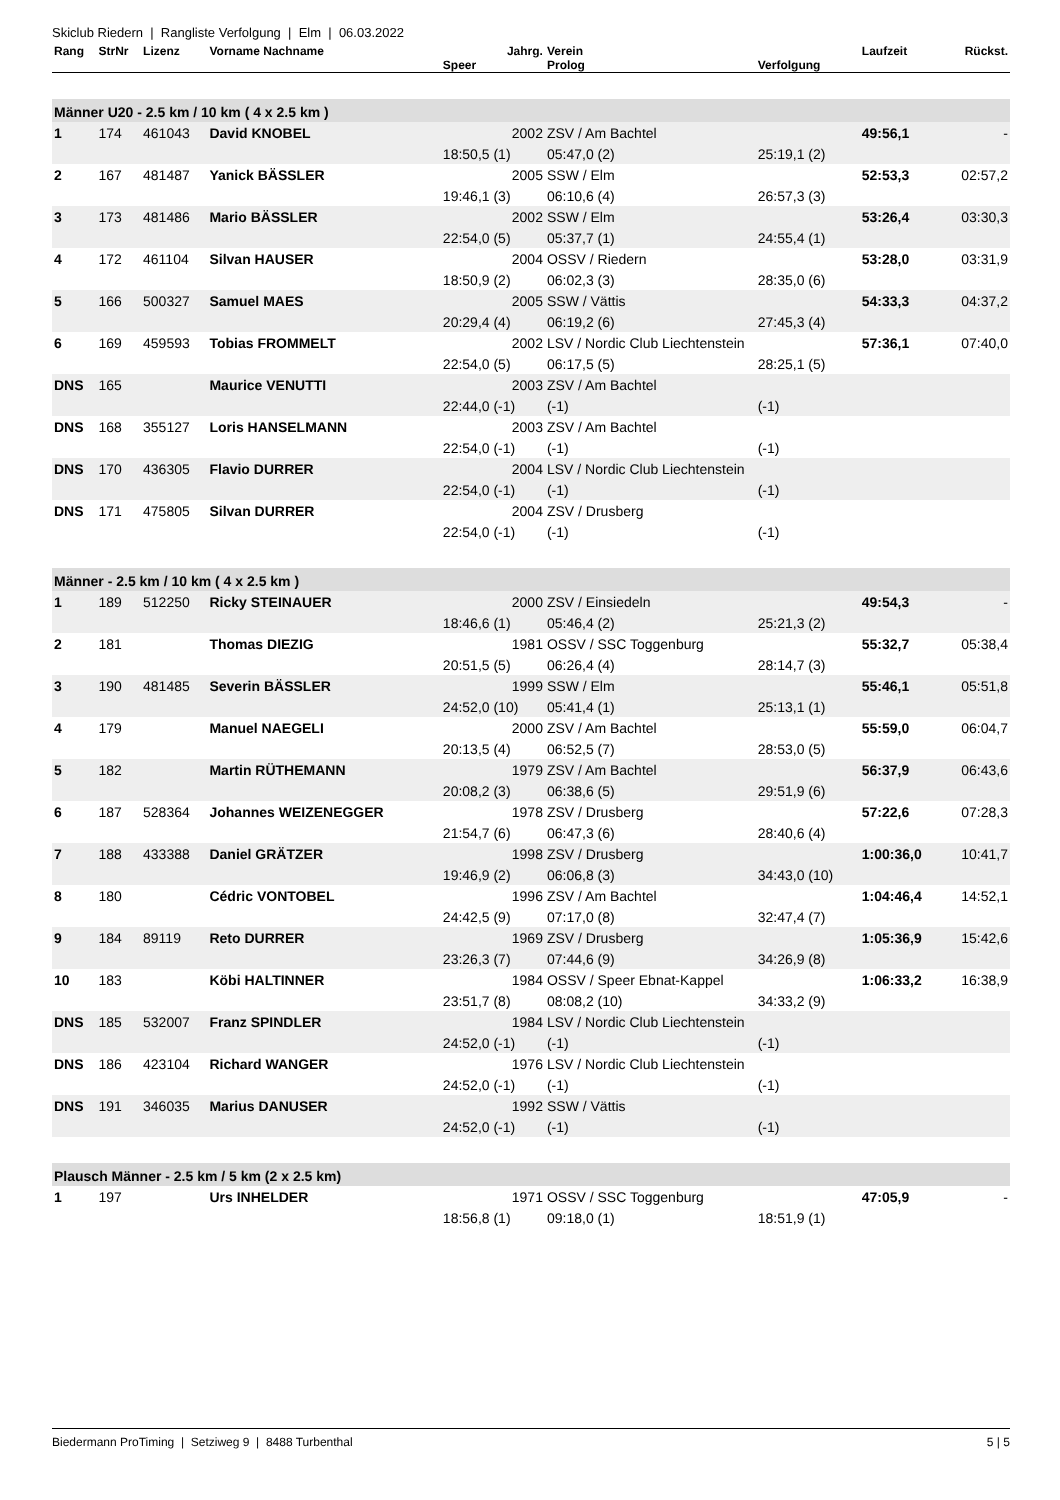Skiclub Riedern | Rangliste Verfolgung | Elm | 06.03.2022
| Rang | StrNr | Lizenz | Vorname Nachname | Jahrg. | Verein | | Laufzeit | Rückst. |
| --- | --- | --- | --- | --- | --- | --- | --- | --- |
| | | | | Speer | Prolog | Verfolgung | | |
| Männer U20 - 2.5 km / 10 km ( 4 x 2.5 km ) | | | | | | | | |
| 1 | 174 | 461043 | David KNOBEL | 2002 | ZSV / Am Bachtel | | 49:56,1 | - |
| | | | | 18:50,5 (1) | 05:47,0 (2) | 25:19,1 (2) | | |
| 2 | 167 | 481487 | Yanick BÄSSLER | 2005 | SSW / Elm | | 52:53,3 | 02:57,2 |
| | | | | 19:46,1 (3) | 06:10,6 (4) | 26:57,3 (3) | | |
| 3 | 173 | 481486 | Mario BÄSSLER | 2002 | SSW / Elm | | 53:26,4 | 03:30,3 |
| | | | | 22:54,0 (5) | 05:37,7 (1) | 24:55,4 (1) | | |
| 4 | 172 | 461104 | Silvan HAUSER | 2004 | OSSV / Riedern | | 53:28,0 | 03:31,9 |
| | | | | 18:50,9 (2) | 06:02,3 (3) | 28:35,0 (6) | | |
| 5 | 166 | 500327 | Samuel MAES | 2005 | SSW / Vättis | | 54:33,3 | 04:37,2 |
| | | | | 20:29,4 (4) | 06:19,2 (6) | 27:45,3 (4) | | |
| 6 | 169 | 459593 | Tobias FROMMELT | 2002 | LSV / Nordic Club Liechtenstein | | 57:36,1 | 07:40,0 |
| | | | | 22:54,0 (5) | 06:17,5 (5) | 28:25,1 (5) | | |
| DNS | 165 | | Maurice VENUTTI | 2003 | ZSV / Am Bachtel | | | |
| | | | | 22:44,0 (-1) | (-1) | (-1) | | |
| DNS | 168 | 355127 | Loris HANSELMANN | 2003 | ZSV / Am Bachtel | | | |
| | | | | 22:54,0 (-1) | (-1) | (-1) | | |
| DNS | 170 | 436305 | Flavio DURRER | 2004 | LSV / Nordic Club Liechtenstein | | | |
| | | | | 22:54,0 (-1) | (-1) | (-1) | | |
| DNS | 171 | 475805 | Silvan DURRER | 2004 | ZSV / Drusberg | | | |
| | | | | 22:54,0 (-1) | (-1) | (-1) | | |
| Männer - 2.5 km / 10 km ( 4 x 2.5 km ) | | | | | | | | |
| 1 | 189 | 512250 | Ricky STEINAUER | 2000 | ZSV / Einsiedeln | | 49:54,3 | - |
| | | | | 18:46,6 (1) | 05:46,4 (2) | 25:21,3 (2) | | |
| 2 | 181 | | Thomas DIEZIG | 1981 | OSSV / SSC Toggenburg | | 55:32,7 | 05:38,4 |
| | | | | 20:51,5 (5) | 06:26,4 (4) | 28:14,7 (3) | | |
| 3 | 190 | 481485 | Severin BÄSSLER | 1999 | SSW / Elm | | 55:46,1 | 05:51,8 |
| | | | | 24:52,0 (10) | 05:41,4 (1) | 25:13,1 (1) | | |
| 4 | 179 | | Manuel NAEGELI | 2000 | ZSV / Am Bachtel | | 55:59,0 | 06:04,7 |
| | | | | 20:13,5 (4) | 06:52,5 (7) | 28:53,0 (5) | | |
| 5 | 182 | | Martin RÜTHEMANN | 1979 | ZSV / Am Bachtel | | 56:37,9 | 06:43,6 |
| | | | | 20:08,2 (3) | 06:38,6 (5) | 29:51,9 (6) | | |
| 6 | 187 | 528364 | Johannes WEIZENEGGER | 1978 | ZSV / Drusberg | | 57:22,6 | 07:28,3 |
| | | | | 21:54,7 (6) | 06:47,3 (6) | 28:40,6 (4) | | |
| 7 | 188 | 433388 | Daniel GRÄTZER | 1998 | ZSV / Drusberg | | 1:00:36,0 | 10:41,7 |
| | | | | 19:46,9 (2) | 06:06,8 (3) | 34:43,0 (10) | | |
| 8 | 180 | | Cédric VONTOBEL | 1996 | ZSV / Am Bachtel | | 1:04:46,4 | 14:52,1 |
| | | | | 24:42,5 (9) | 07:17,0 (8) | 32:47,4 (7) | | |
| 9 | 184 | 89119 | Reto DURRER | 1969 | ZSV / Drusberg | | 1:05:36,9 | 15:42,6 |
| | | | | 23:26,3 (7) | 07:44,6 (9) | 34:26,9 (8) | | |
| 10 | 183 | | Köbi HALTINNER | 1984 | OSSV / Speer Ebnat-Kappel | | 1:06:33,2 | 16:38,9 |
| | | | | 23:51,7 (8) | 08:08,2 (10) | 34:33,2 (9) | | |
| DNS | 185 | 532007 | Franz SPINDLER | 1984 | LSV / Nordic Club Liechtenstein | | | |
| | | | | 24:52,0 (-1) | (-1) | (-1) | | |
| DNS | 186 | 423104 | Richard WANGER | 1976 | LSV / Nordic Club Liechtenstein | | | |
| | | | | 24:52,0 (-1) | (-1) | (-1) | | |
| DNS | 191 | 346035 | Marius DANUSER | 1992 | SSW / Vättis | | | |
| | | | | 24:52,0 (-1) | (-1) | (-1) | | |
| Plausch Männer - 2.5 km / 5 km (2 x 2.5 km) | | | | | | | | |
| 1 | 197 | | Urs INHELDER | 1971 | OSSV / SSC Toggenburg | | 47:05,9 | - |
| | | | | 18:56,8 (1) | 09:18,0 (1) | 18:51,9 (1) | | |
Biedermann ProTiming | Setziweg 9 | 8488 Turbenthal 5 | 5